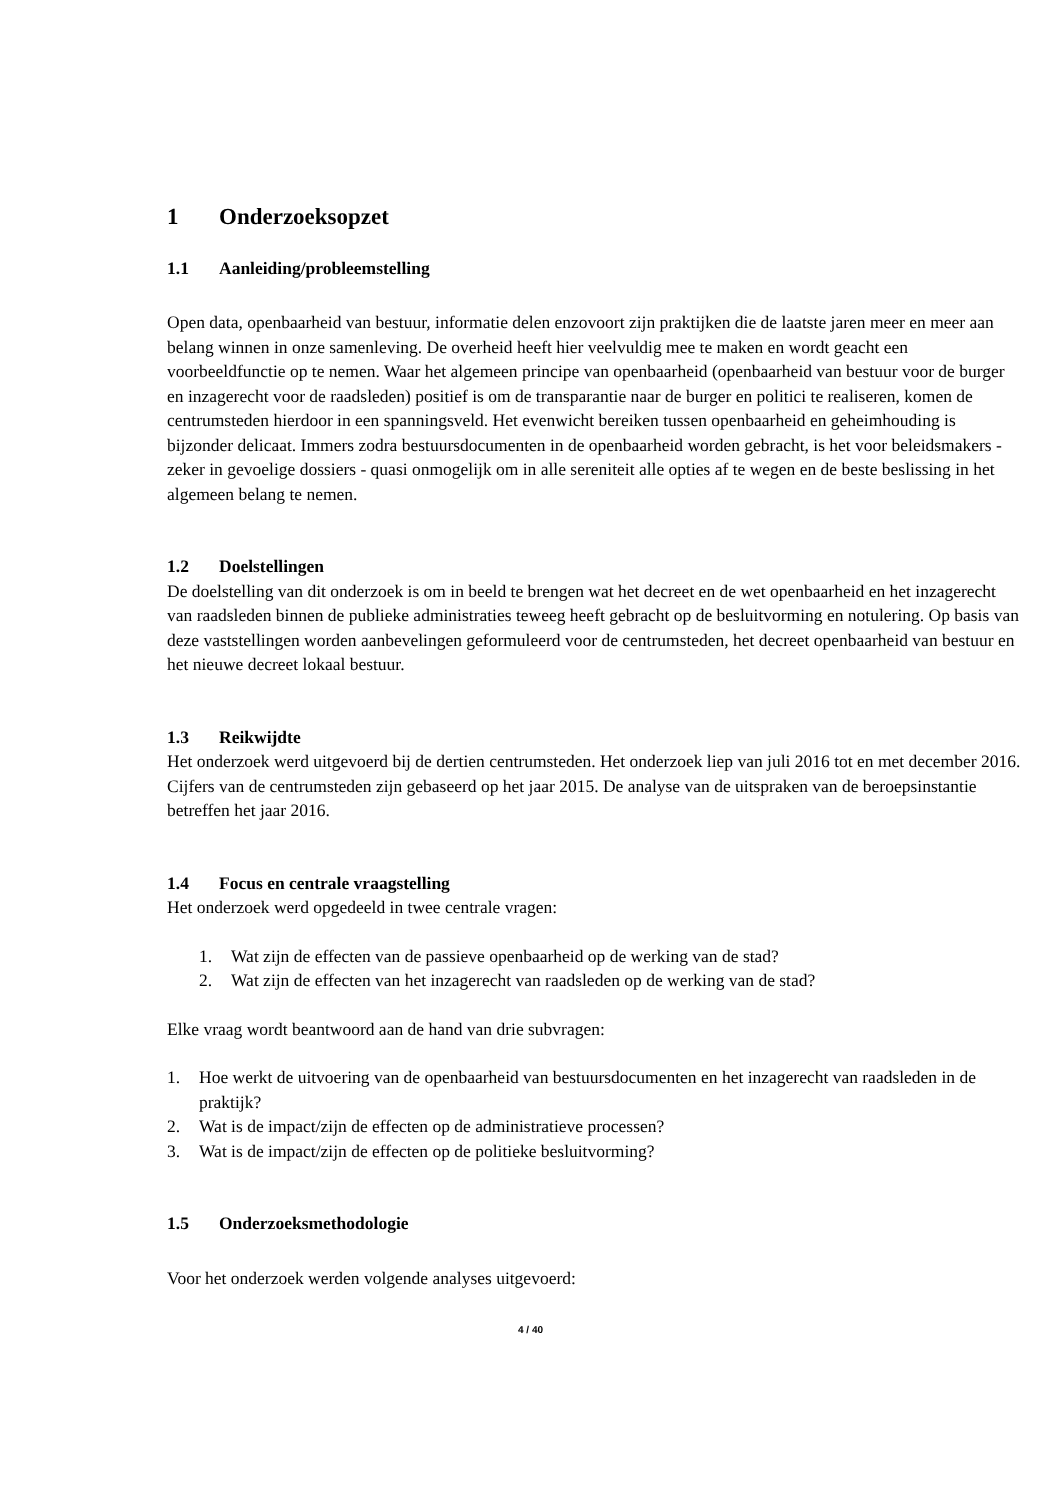1 Onderzoeksopzet
1.1 Aanleiding/probleemstelling
Open data, openbaarheid van bestuur, informatie delen enzovoort zijn praktijken die de laatste jaren meer en meer aan belang winnen in onze samenleving. De overheid heeft hier veelvuldig mee te maken en wordt geacht een voorbeeldfunctie op te nemen. Waar het algemeen principe van openbaarheid (openbaarheid van bestuur voor de burger en inzagerecht voor de raadsleden) positief is om de transparantie naar de burger en politici te realiseren, komen de centrumsteden hierdoor in een spanningsveld. Het evenwicht bereiken tussen openbaarheid en geheimhouding is bijzonder delicaat. Immers zodra bestuursdocumenten in de openbaarheid worden gebracht, is het voor beleidsmakers - zeker in gevoelige dossiers - quasi onmogelijk om in alle sereniteit alle opties af te wegen en de beste beslissing in het algemeen belang te nemen.
1.2 Doelstellingen
De doelstelling van dit onderzoek is om in beeld te brengen wat het decreet en de wet openbaarheid en het inzagerecht van raadsleden binnen de publieke administraties teweeg heeft gebracht op de besluitvorming en notulering. Op basis van deze vaststellingen worden aanbevelingen geformuleerd voor de centrumsteden, het decreet openbaarheid van bestuur en het nieuwe decreet lokaal bestuur.
1.3 Reikwijdte
Het onderzoek werd uitgevoerd bij de dertien centrumsteden. Het onderzoek liep van juli 2016 tot en met december 2016. Cijfers van de centrumsteden zijn gebaseerd op het jaar 2015. De analyse van de uitspraken van de beroepsinstantie betreffen het jaar 2016.
1.4 Focus en centrale vraagstelling
Het onderzoek werd opgedeeld in twee centrale vragen:
1. Wat zijn de effecten van de passieve openbaarheid op de werking van de stad?
2. Wat zijn de effecten van het inzagerecht van raadsleden op de werking van de stad?
Elke vraag wordt beantwoord aan de hand van drie subvragen:
1. Hoe werkt de uitvoering van de openbaarheid van bestuursdocumenten en het inzagerecht van raadsleden in de praktijk?
2. Wat is de impact/zijn de effecten op de administratieve processen?
3. Wat is de impact/zijn de effecten op de politieke besluitvorming?
1.5 Onderzoeksmethodologie
Voor het onderzoek werden volgende analyses uitgevoerd:
4 / 40